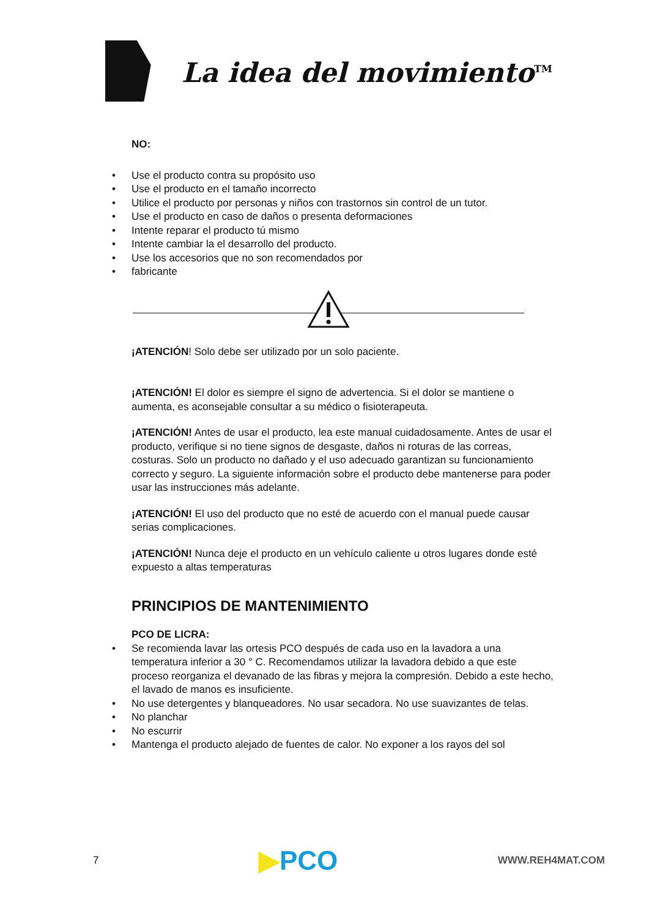La idea del movimiento<sup>TM</sup>
NO:
• Use el producto contra su propósito uso
• Use el producto en el tamaño incorrecto
• Utilice el producto por personas y niños con trastornos sin control de un tutor.
• Use el producto en caso de daños o presenta deformaciones
• Intente reparar el producto tú mismo
• Intente cambiar la el desarrollo del producto.
• Use los accesorios que no son recomendados por
• fabricante
¡ATENCIÓN! Solo debe ser utilizado por un solo paciente.
¡ATENCIÓN! El dolor es siempre el signo de advertencia. Si el dolor se mantiene o aumenta, es aconsejable consultar a su médico o fisioterapeuta.
¡ATENCIÓN! Antes de usar el producto, lea este manual cuidadosamente. Antes de usar el producto, verifique si no tiene signos de desgaste, daños ni roturas de las correas, costuras. Solo un producto no dañado y el uso adecuado garantizan su funcionamiento correcto y seguro. La siguiente información sobre el producto debe mantenerse para poder usar las instrucciones más adelante.
¡ATENCIÓN! El uso del producto que no esté de acuerdo con el manual puede causar serias complicaciones.
¡ATENCIÓN! Nunca deje el producto en un vehículo caliente u otros lugares donde esté expuesto a altas temperaturas
PRINCIPIOS DE MANTENIMIENTO
PCO DE LICRA:
• Se recomienda lavar las ortesis PCO después de cada uso en la lavadora a una temperatura inferior a 30 ° C. Recomendamos utilizar la lavadora debido a que este proceso reorganiza el devanado de las fibras y mejora la compresión. Debido a este hecho, el lavado de manos es insuficiente.
• No use detergentes y blanqueadores. No usar secadora. No use suavizantes de telas.
• No planchar
• No escurrir
• Mantenga el producto alejado de fuentes de calor. No exponer a los rayos del sol
7 ▶PCO WWW.REH4MAT.COM